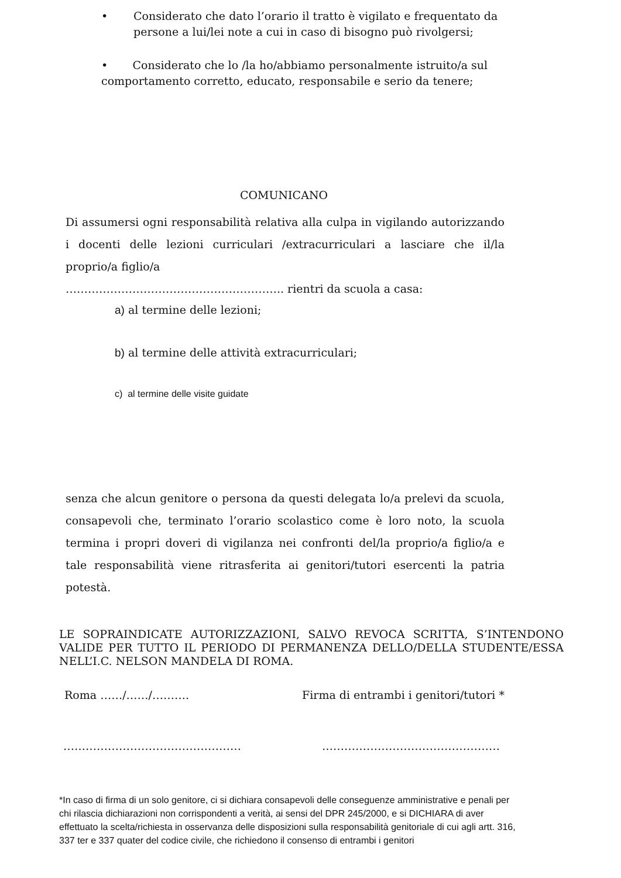• Considerato che dato l’orario il tratto è vigilato e frequentato da
persone a lui/lei note a cui in caso di bisogno può rivolgersi;
• Considerato che lo /la ho/abbiamo personalmente istruito/a sul comportamento corretto, educato, responsabile e serio da tenere;
COMUNICANO
Di assumersi ogni responsabilità relativa alla culpa in vigilando autorizzando i docenti delle lezioni curriculari /extracurriculari a lasciare che il/la proprio/a figlio/a
………………………………………………….. rientri da scuola a casa:
a) al termine delle lezioni;
b) al termine delle attività extracurriculari;
c) al termine delle visite guidate
senza che alcun genitore o persona da questi delegata lo/a prelevi da scuola, consapevoli che, terminato l’orario scolastico come è loro noto, la scuola termina i propri doveri di vigilanza nei confronti del/la proprio/a figlio/a e tale responsabilità viene ritrasferita ai genitori/tutori esercenti la patria potestà.
LE SOPRAINDICATE AUTORIZZAZIONI, SALVO REVOCA SCRITTA, S’INTENDONO VALIDE PER TUTTO IL PERIODO DI PERMANENZA DELLO/DELLA STUDENTE/ESSA NELL’I.C. NELSON MANDELA DI ROMA.
Roma ……/……/………. Firma di entrambi i genitori/tutori *
………………………………………… …………………………………………
*In caso di firma di un solo genitore, ci si dichiara consapevoli delle conseguenze amministrative e penali per chi rilascia dichiarazioni non corrispondenti a verità, ai sensi del DPR 245/2000, e si DICHIARA di aver effettuato la scelta/richiesta in osservanza delle disposizioni sulla responsabilità genitoriale di cui agli artt. 316, 337 ter e 337 quater del codice civile, che richiedono il consenso di entrambi i genitori